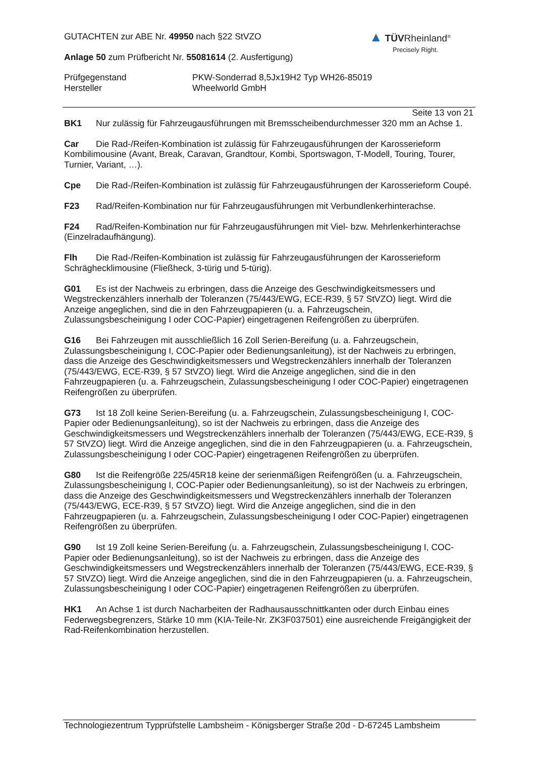▲ TÜV Rheinland<sup>®</sup>
Precisely Right.
GUTACHTEN zur ABE Nr. 49950 nach §22 StVZO
Anlage 50 zum Prüfbericht Nr. 55081614 (2. Ausfertigung)
Prüfgegenstand
Hersteller
PKW-Sonderrad 8,5Jx19H2 Typ WH26-85019
Wheelworld GmbH
Seite 13 von 21
BK1 Nur zulässig für Fahrzeugausführungen mit Bremsscheibendurchmesser 320 mm an Achse 1.
Car Die Rad-/Reifen-Kombination ist zulässig für Fahrzeugausführungen der Karosserieform Kombilimousine (Avant, Break, Caravan, Grandtour, Kombi, Sportswagon, T-Modell, Touring, Tourer, Turnier, Variant, …).
Cpe Die Rad-/Reifen-Kombination ist zulässig für Fahrzeugausführungen der Karosserieform Coupé.
F23 Rad/Reifen-Kombination nur für Fahrzeugausführungen mit Verbundlenkerhinterachse.
F24 Rad/Reifen-Kombination nur für Fahrzeugausführungen mit Viel- bzw. Mehrlenkerhinterachse (Einzelradaufhängung).
Flh Die Rad-/Reifen-Kombination ist zulässig für Fahrzeugausführungen der Karosserieform Schräghecklimousine (Fließheck, 3-türig und 5-türig).
G01 Es ist der Nachweis zu erbringen, dass die Anzeige des Geschwindigkeitsmessers und Wegstreckenzählers innerhalb der Toleranzen (75/443/EWG, ECE-R39, § 57 StVZO) liegt. Wird die Anzeige angeglichen, sind die in den Fahrzeugpapieren (u. a. Fahrzeugschein, Zulassungsbescheinigung I oder COC-Papier) eingetragenen Reifengrößen zu überprüfen.
G16 Bei Fahrzeugen mit ausschließlich 16 Zoll Serien-Bereifung (u. a. Fahrzeugschein, Zulassungsbescheinigung I, COC-Papier oder Bedienungsanleitung), ist der Nachweis zu erbringen, dass die Anzeige des Geschwindigkeitsmessers und Wegstreckenzählers innerhalb der Toleranzen (75/443/EWG, ECE-R39, § 57 StVZO) liegt. Wird die Anzeige angeglichen, sind die in den Fahrzeugpapieren (u. a. Fahrzeugschein, Zulassungsbescheinigung I oder COC-Papier) eingetragenen Reifengrößen zu überprüfen.
G73 Ist 18 Zoll keine Serien-Bereifung (u. a. Fahrzeugschein, Zulassungsbescheinigung I, COC-Papier oder Bedienungsanleitung), so ist der Nachweis zu erbringen, dass die Anzeige des Geschwindigkeitsmessers und Wegstreckenzählers innerhalb der Toleranzen (75/443/EWG, ECE-R39, § 57 StVZO) liegt. Wird die Anzeige angeglichen, sind die in den Fahrzeugpapieren (u. a. Fahrzeugschein, Zulassungsbescheinigung I oder COC-Papier) eingetragenen Reifengrößen zu überprüfen.
G80 Ist die Reifengröße 225/45R18 keine der serienmäßigen Reifengrößen (u. a. Fahrzeugschein, Zulassungsbescheinigung I, COC-Papier oder Bedienungsanleitung), so ist der Nachweis zu erbringen, dass die Anzeige des Geschwindigkeitsmessers und Wegstreckenzählers innerhalb der Toleranzen (75/443/EWG, ECE-R39, § 57 StVZO) liegt. Wird die Anzeige angeglichen, sind die in den Fahrzeugpapieren (u. a. Fahrzeugschein, Zulassungsbescheinigung I oder COC-Papier) eingetragenen Reifengrößen zu überprüfen.
G90 Ist 19 Zoll keine Serien-Bereifung (u. a. Fahrzeugschein, Zulassungsbescheinigung I, COC-Papier oder Bedienungsanleitung), so ist der Nachweis zu erbringen, dass die Anzeige des Geschwindigkeitsmessers und Wegstreckenzählers innerhalb der Toleranzen (75/443/EWG, ECE-R39, § 57 StVZO) liegt. Wird die Anzeige angeglichen, sind die in den Fahrzeugpapieren (u. a. Fahrzeugschein, Zulassungsbescheinigung I oder COC-Papier) eingetragenen Reifengrößen zu überprüfen.
HK1 An Achse 1 ist durch Nacharbeiten der Radhausausschnittkanten oder durch Einbau eines Federwegsbegrenzers, Stärke 10 mm (KIA-Teile-Nr. ZK3F037501) eine ausreichende Freigängigkeit der Rad-Reifenkombination herzustellen.
Technologiezentrum Typprüfstelle Lambsheim - Königsberger Straße 20d - D-67245 Lambsheim